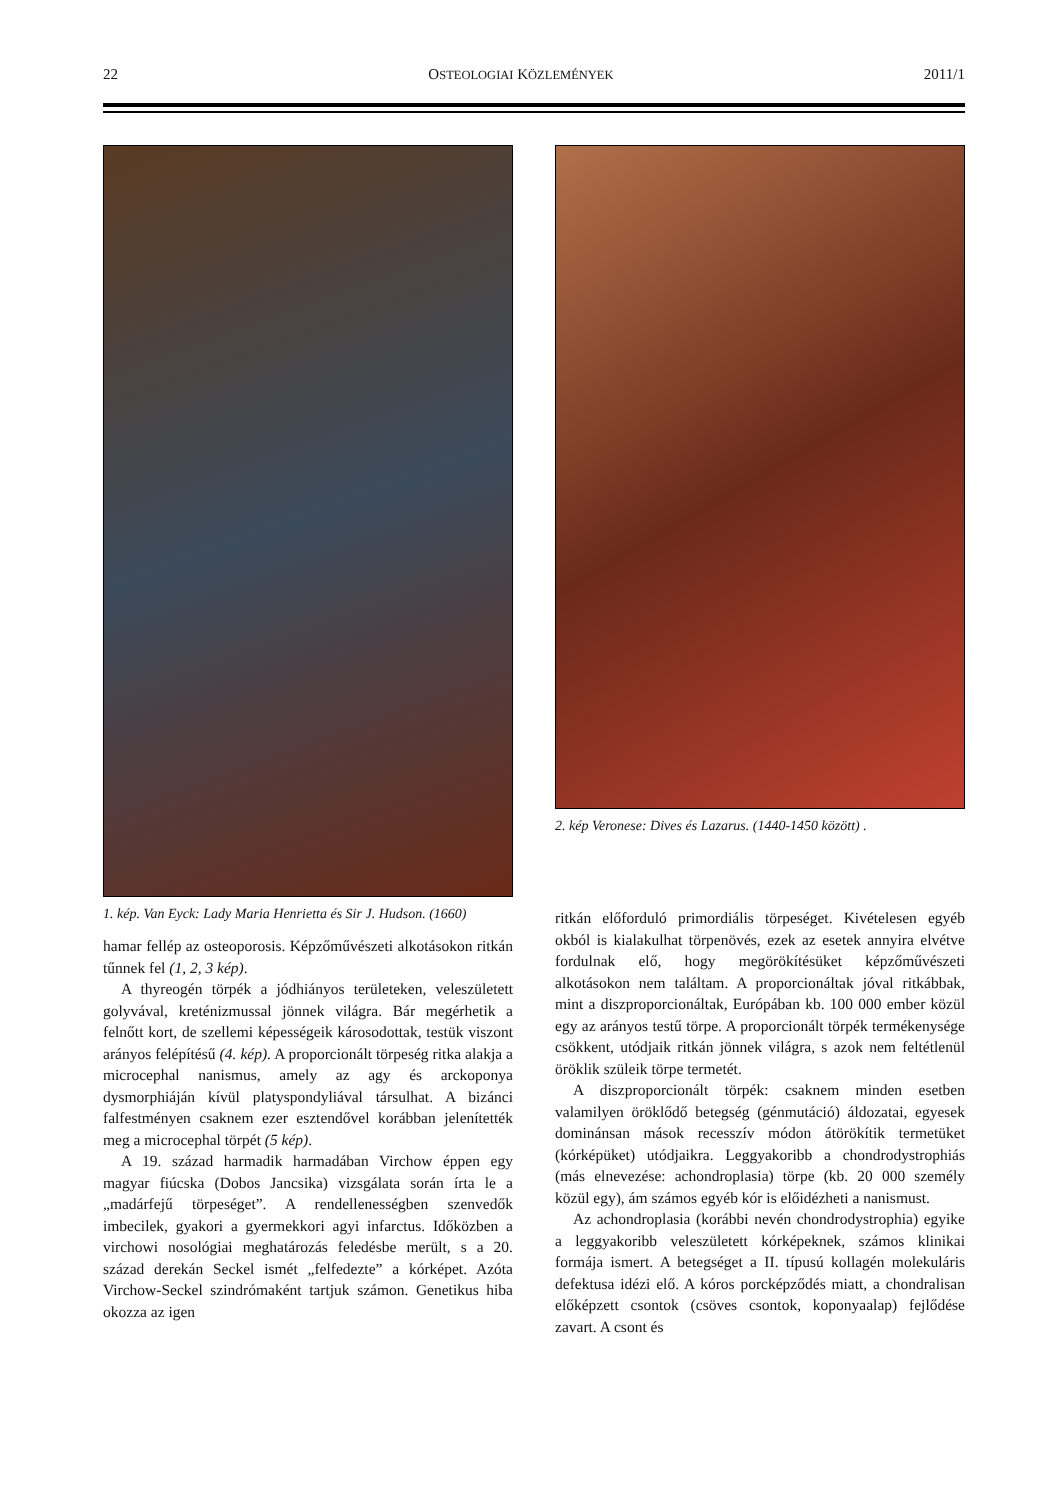22 OSTEOLOGIAI KÖZLEMÉNYEK 2011/1
1. kép. Van Eyck: Lady Maria Henrietta és Sir J. Hudson. (1660)
hamar fellép az osteoporosis. Képzőművészeti alkotásokon ritkán tűnnek fel (1, 2, 3 kép).
A thyreogén törpék a jódhiányos területeken, veleszületett golyvával, kreténizmussal jönnek világra. Bár megérhetik a felnőtt kort, de szellemi képességeik károsodottak, testük viszont arányos felépítésű (4. kép). A proporcionált törpeség ritka alakja a microcephal nanismus, amely az agy és arckoponya dysmorphiáján kívül platyspondyliával társulhat. A bizánci falfestményen csaknem ezer esztendővel korábban jelenítették meg a microcephal törpét (5 kép).
A 19. század harmadik harmadában Virchow éppen egy magyar fiúcska (Dobos Jancsika) vizsgálata során írta le a „madárfejű törpeséget”. A rendellenességben szenvedők imbecilek, gyakori a gyermekkori agyi infarctus. Időközben a virchowi nosológiai meghatározás feledésbe merült, s a 20. század derekán Seckel ismét „felfedezte” a kórképet. Azóta Virchow-Seckel szindrómaként tartjuk számon. Genetikus hiba okozza az igen
2. kép Veronese: Dives és Lazarus. (1440-1450 között) .
ritkán előforduló primordiális törpeséget. Kivételesen egyéb okból is kialakulhat törpenövés, ezek az esetek annyira elvétve fordulnak elő, hogy megörökítésüket képzőművészeti alkotásokon nem találtam. A proporcionáltak jóval ritkábbak, mint a diszproporcionáltak, Európában kb. 100 000 ember közül egy az arányos testű törpe. A proporcionált törpék termékenysége csökkent, utódjaik ritkán jönnek világra, s azok nem feltétlenül öröklik szüleik törpe termetét.
A diszproporcionált törpék: csaknem minden esetben valamilyen öröklődő betegség (génmutáció) áldozatai, egyesek dominánsan mások recesszív módon átörökítik termetüket (kórképüket) utódjaikra. Leggyakoribb a chondrodystrophiás (más elnevezése: achondroplasia) törpe (kb. 20 000 személy közül egy), ám számos egyéb kór is előidézheti a nanismust.
Az achondroplasia (korábbi nevén chondrodystrophia) egyike a leggyakoribb veleszületett kórképeknek, számos klinikai formája ismert. A betegséget a II. típusú kollagén molekuláris defektusa idézi elő. A kóros porcképződés miatt, a chondralisan előképzett csontok (csöves csontok, koponyaalap) fejlődése zavart. A csont és